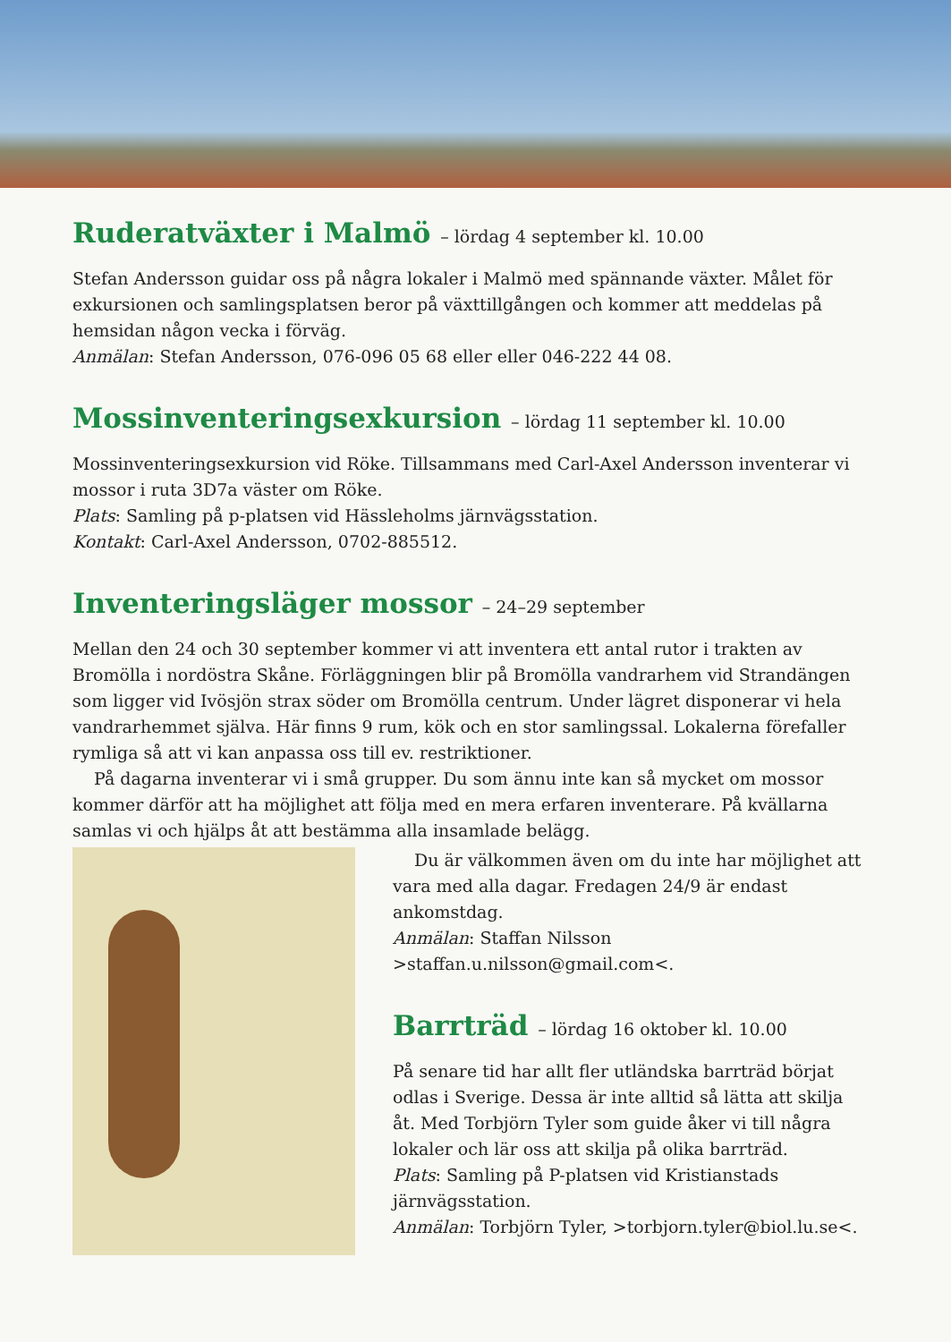Ruderatväxter i Malmö – lördag 4 september kl. 10.00
Stefan Andersson guidar oss på några lokaler i Malmö med spännande växter. Målet för exkursionen och samlingsplatsen beror på växttillgången och kommer att meddelas på hemsidan någon vecka i förväg.
Anmälan: Stefan Andersson, 076-096 05 68 eller eller 046-222 44 08.
Mossinventeringsexkursion – lördag 11 september kl. 10.00
Mossinventeringsexkursion vid Röke. Tillsammans med Carl-Axel Andersson inventerar vi mossor i ruta 3D7a väster om Röke.
Plats: Samling på p-platsen vid Hässleholms järnvägsstation.
Kontakt: Carl-Axel Andersson, 0702-885512.
Inventeringsläger mossor – 24–29 september
Mellan den 24 och 30 september kommer vi att inventera ett antal rutor i trakten av Bromölla i nordöstra Skåne. Förläggningen blir på Bromölla vandrarhem vid Strandängen som ligger vid Ivösjön strax söder om Bromölla centrum. Under lägret disponerar vi hela vandrarhemmet själva. Här finns 9 rum, kök och en stor samlingssal. Lokalerna förefaller rymliga så att vi kan anpassa oss till ev. restriktioner.
På dagarna inventerar vi i små grupper. Du som ännu inte kan så mycket om mossor kommer därför att ha möjlighet att följa med en mera erfaren inventerare. På kvällarna samlas vi och hjälps åt att bestämma alla insamlade belägg.
Du är välkommen även om du inte har möjlighet att vara med alla dagar. Fredagen 24/9 är endast ankomstdag.
Anmälan: Staffan Nilsson >staffan.u.nilsson@gmail.com<.
Barrträd – lördag 16 oktober kl. 10.00
På senare tid har allt fler utländska barrträd börjat odlas i Sverige. Dessa är inte alltid så lätta att skilja åt. Med Torbjörn Tyler som guide åker vi till några lokaler och lär oss att skilja på olika barrträd.
Plats: Samling på P-platsen vid Kristianstads järnvägsstation.
Anmälan: Torbjörn Tyler, >torbjorn.tyler@biol.lu.se<.